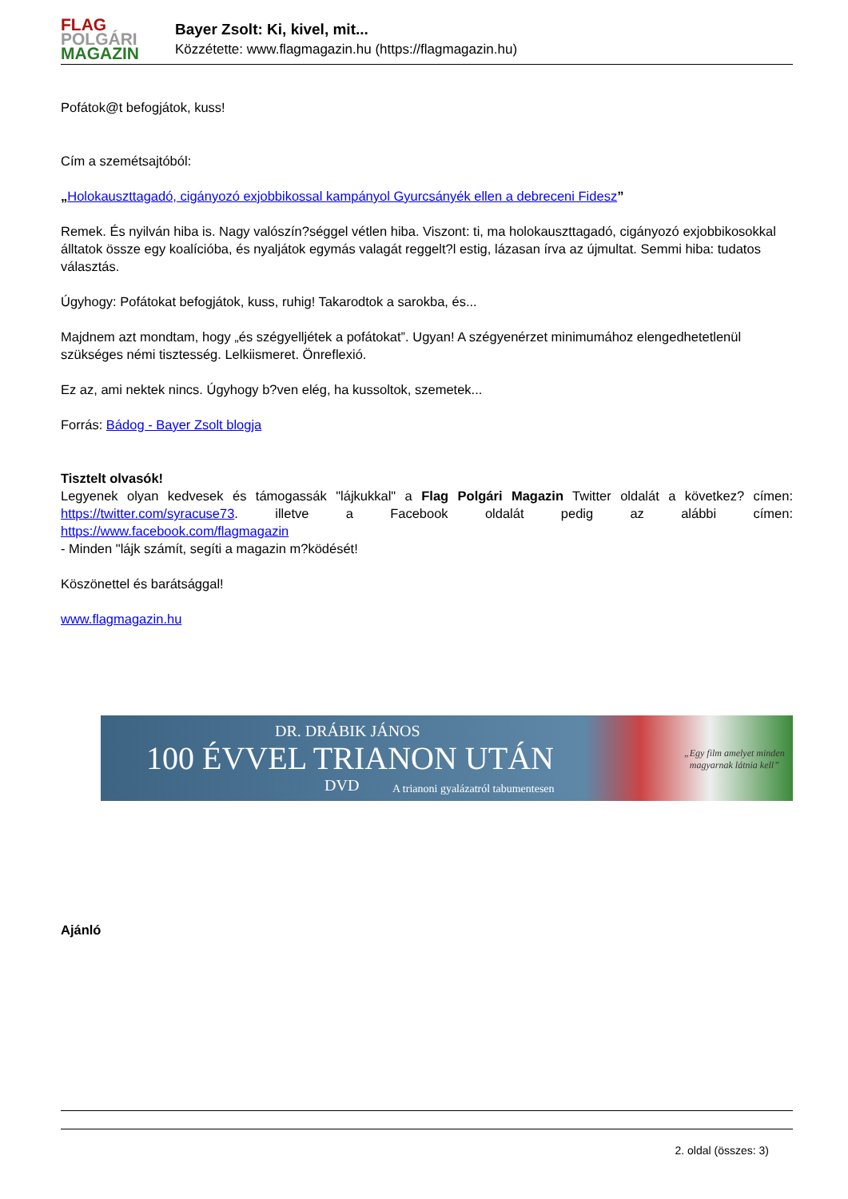FLAG
POLGÁRI
MAGAZIN
Bayer Zsolt: Ki, kivel, mit...
Közzétette: www.flagmagazin.hu (https://flagmagazin.hu)
Pofátok@t befogjátok, kuss!
Cím a szemétsajtóból:
„Holokauszttagadó, cigányozó exjobbikossal kampányol Gyurcsányék ellen a debreceni Fidesz”
Remek. És nyilván hiba is. Nagy valószín?séggel vétlen hiba. Viszont: ti, ma holokauszttagadó, cigányozó exjobbikosokkal álltatok össze egy koalícióba, és nyaljátok egymás valagát reggelt?l estig, lázasan írva az újmultat. Semmi hiba: tudatos választás.
Úgyhogy: Pofátokat befogjátok, kuss, ruhig! Takarodtok a sarokba, és...
Majdnem azt mondtam, hogy „és szégyelljétek a pofátokat”. Ugyan! A szégyenérzet minimumához elengedhetetlenül szükséges némi tisztesség. Lelkiismeret. Önreflexió.
Ez az, ami nektek nincs. Úgyhogy b?ven elég, ha kussoltok, szemetek...
Forrás: Bádog - Bayer Zsolt blogja
Tisztelt olvasók!
Legyenek olyan kedvesek és támogassák "lájkukkal" a Flag Polgári Magazin Twitter oldalát a következ? címen: https://twitter.com/syracuse73. illetve a Facebook oldalát pedig az alábbi címen:
https://www.facebook.com/flagmagazin
- Minden "lájk számít, segíti a magazin m?ködését!
Köszönettel és barátsággal!
www.flagmagazin.hu
DR. DRÁBIK JÁNOS
100 ÉVVEL TRIANON UTÁN
DVD
A trianoni gyalázatról tabumentesen
„Egy film amelyet minden
magyarnak látnia kell”
Ajánló
2. oldal (összes: 3)